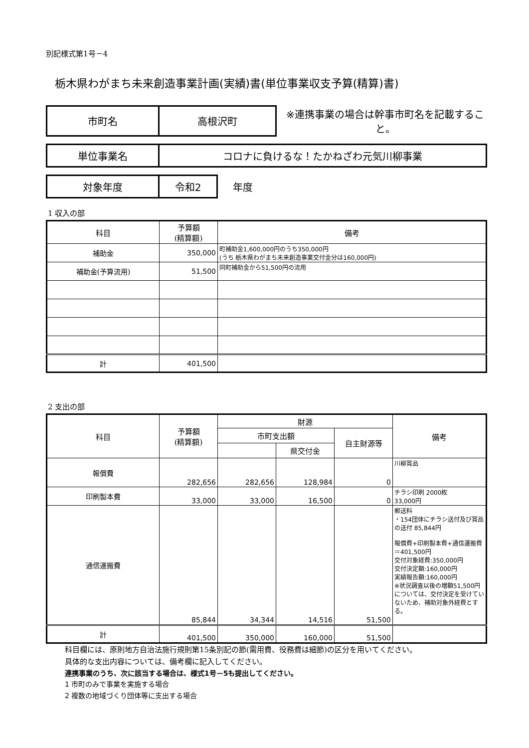別記様式第1号－4
栃木県わがまち未来創造事業計画(実績)書(単位事業収支予算(精算)書)
| 市町名 | 高根沢町 | ※連携事業の場合は幹事市町名を記載すること。 |
| 単位事業名 | コロナに負けるな！たかねざわ元気川柳事業 |
| 対象年度 | 令和2 | 年度 |
1 収入の部
| 科目 | 予算額 (精算額) | 備考 |
| --- | --- | --- |
| 補助金 | 350,000 | 町補助金1,600,000円のうち350,000円 (うち 栃木県わがまち未来創造事業交付金分は160,000円) |
| 補助金(予算流用) | 51,500 | 同町補助金から51,500円の流用 |
| 計 | 401,500 | |
2 支出の部
| 科目 | 予算額 (精算額) | 財源 | | | 備考 |
| --- | --- | --- | --- | --- | --- |
| | | 市町支出額 | | 自主財源等 | |
| | | | 県交付金 | | |
| 報償費 | 282,656 | 282,656 | 128,984 | 0 | 川柳賞品 |
| 印刷製本費 | 33,000 | 33,000 | 16,500 | 0 | チラシ印刷 2000枚 33,000円 |
| 通信運搬費 | 85,844 | 34,344 | 14,516 | 51,500 | 郵送料 ・154団体にチラシ送付及び賞品の送付 85,844円 報償費+印刷製本費+通信運搬費＝401,500円 交付対象経費:350,000円 交付決定額:160,000円 実績報告額:160,000円 ※状況調査以後の増額51,500円については、交付決定を受けていないため、補助対象外経費とする。 |
| 計 | 401,500 | 350,000 | 160,000 | 51,500 | |
科目欄には、原則地方自治法施行規則第15条別記の節(需用費、役務費は細節)の区分を用いてください。
具体的な支出内容については、備考欄に記入してください。
連携事業のうち、次に該当する場合は、様式1号－5も提出してください。
1 市町のみで事業を実施する場合
2 複数の地域づくり団体等に支出する場合